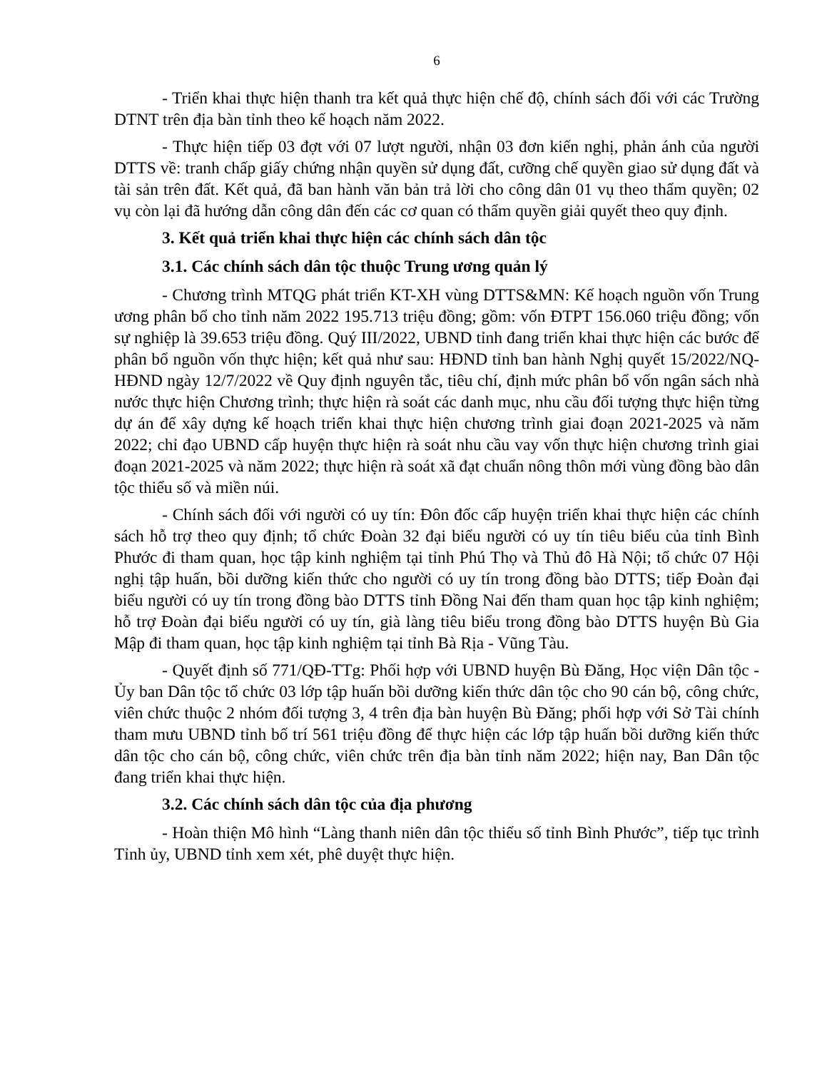6
- Triển khai thực hiện thanh tra kết quả thực hiện chế độ, chính sách đối với các Trường DTNT trên địa bàn tỉnh theo kế hoạch năm 2022.
- Thực hiện tiếp 03 đợt với 07 lượt người, nhận 03 đơn kiến nghị, phản ánh của người DTTS về: tranh chấp giấy chứng nhận quyền sử dụng đất, cưỡng chế quyền giao sử dụng đất và tài sản trên đất. Kết quả, đã ban hành văn bản trả lời cho công dân 01 vụ theo thẩm quyền; 02 vụ còn lại đã hướng dẫn công dân đến các cơ quan có thẩm quyền giải quyết theo quy định.
3. Kết quả triển khai thực hiện các chính sách dân tộc
3.1. Các chính sách dân tộc thuộc Trung ương quản lý
- Chương trình MTQG phát triển KT-XH vùng DTTS&MN: Kế hoạch nguồn vốn Trung ương phân bổ cho tỉnh năm 2022 195.713 triệu đồng; gồm: vốn ĐTPT 156.060 triệu đồng; vốn sự nghiệp là 39.653 triệu đồng. Quý III/2022, UBND tỉnh đang triển khai thực hiện các bước để phân bổ nguồn vốn thực hiện; kết quả như sau: HĐND tỉnh ban hành Nghị quyết 15/2022/NQ-HĐND ngày 12/7/2022 về Quy định nguyên tắc, tiêu chí, định mức phân bổ vốn ngân sách nhà nước thực hiện Chương trình; thực hiện rà soát các danh mục, nhu cầu đối tượng thực hiện từng dự án để xây dựng kế hoạch triển khai thực hiện chương trình giai đoạn 2021-2025 và năm 2022; chỉ đạo UBND cấp huyện thực hiện rà soát nhu cầu vay vốn thực hiện chương trình giai đoạn 2021-2025 và năm 2022; thực hiện rà soát xã đạt chuẩn nông thôn mới vùng đồng bào dân tộc thiểu số và miền núi.
- Chính sách đối với người có uy tín: Đôn đốc cấp huyện triển khai thực hiện các chính sách hỗ trợ theo quy định; tổ chức Đoàn 32 đại biểu người có uy tín tiêu biểu của tỉnh Bình Phước đi tham quan, học tập kinh nghiệm tại tỉnh Phú Thọ và Thủ đô Hà Nội; tổ chức 07 Hội nghị tập huấn, bồi dưỡng kiến thức cho người có uy tín trong đồng bào DTTS; tiếp Đoàn đại biểu người có uy tín trong đồng bào DTTS tỉnh Đồng Nai đến tham quan học tập kinh nghiệm; hỗ trợ Đoàn đại biểu người có uy tín, già làng tiêu biểu trong đồng bào DTTS huyện Bù Gia Mập đi tham quan, học tập kinh nghiệm tại tỉnh Bà Rịa - Vũng Tàu.
- Quyết định số 771/QĐ-TTg: Phối hợp với UBND huyện Bù Đăng, Học viện Dân tộc - Ủy ban Dân tộc tổ chức 03 lớp tập huấn bồi dưỡng kiến thức dân tộc cho 90 cán bộ, công chức, viên chức thuộc 2 nhóm đối tượng 3, 4 trên địa bàn huyện Bù Đăng; phối hợp với Sở Tài chính tham mưu UBND tỉnh bố trí 561 triệu đồng để thực hiện các lớp tập huấn bồi dưỡng kiến thức dân tộc cho cán bộ, công chức, viên chức trên địa bàn tỉnh năm 2022; hiện nay, Ban Dân tộc đang triển khai thực hiện.
3.2. Các chính sách dân tộc của địa phương
- Hoàn thiện Mô hình “Làng thanh niên dân tộc thiểu số tỉnh Bình Phước”, tiếp tục trình Tỉnh ủy, UBND tỉnh xem xét, phê duyệt thực hiện.